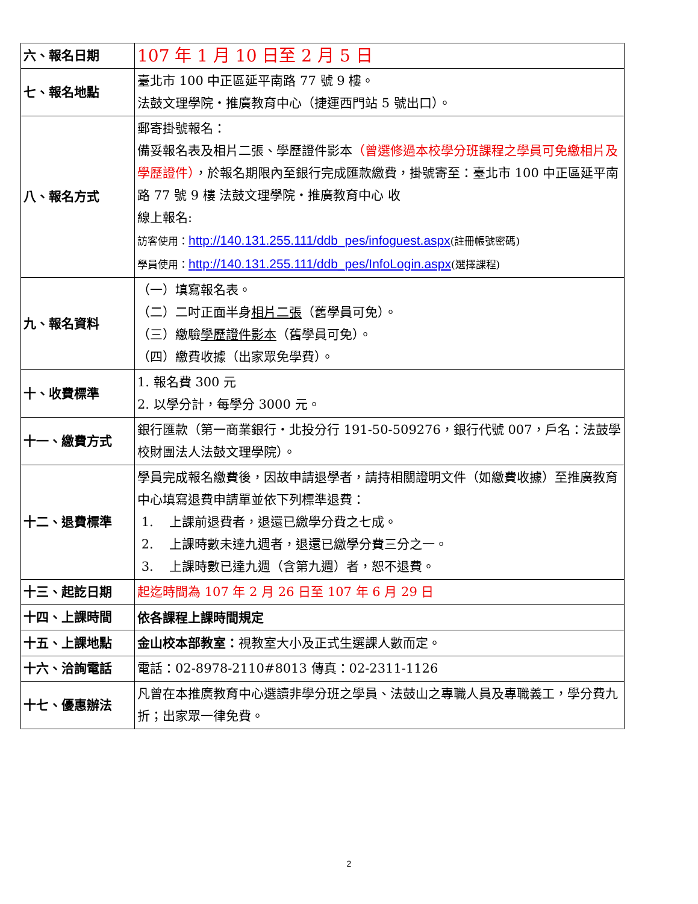| 六、報名日期 | 107 年 1 月 10 日至 2 月 5 日 |
| 七、報名地點 | 臺北市 100 中正區延平南路 77 號 9 樓。 法鼓文理學院‧推廣教育中心（捷運西門站 5 號出口）。 |
| 八、報名方式 | 郵寄掛號報名： 備妥報名表及相片二張、學歷證件影本 （曾選修過本校學分班課程之學員可免繳相片及學歷證件） ，於報名期限內至銀行完成匯款繳費，掛號寄至：臺北市 100 中正區延平南路 77 號 9 樓 法鼓文理學院‧推廣教育中心 收 線上報名: 訪客使用： http://140.131.255.111/ddb_pes/infoguest.aspx (註冊帳號密碼) 學員使用： http://140.131.255.111/ddb_pes/InfoLogin.aspx (選擇課程) |
| 九、報名資料 | （一）填寫報名表。 （二）二吋正面半身 相片二張 （舊學員可免）。 （三）繳驗 學歷證件影本 （舊學員可免）。 （四）繳費收據（出家眾免學費）。 |
| 十、收費標準 | 1. 報名費 300 元 2. 以學分計，每學分 3000 元。 |
| 十一、繳費方式 | 銀行匯款（第一商業銀行‧北投分行 191-50-509276，銀行代號 007，戶名：法鼓學校財團法人法鼓文理學院）。 |
| 十二、退費標準 | 學員完成報名繳費後，因故申請退學者，請持相關證明文件（如繳費收據）至推廣教育中心填寫退費申請單並依下列標準退費： 1. 上課前退費者，退還已繳學分費之七成。 2. 上課時數未達九週者，退還已繳學分費三分之一。 3. 上課時數已達九週（含第九週）者，恕不退費。 |
| 十三、起訖日期 | 起迄時間為 107 年 2 月 26 日至 107 年 6 月 29 日 |
| 十四、上課時間 | 依各課程上課時間規定 |
| 十五、上課地點 | 金山校本部教室： 視教室大小及正式生選課人數而定。 |
| 十六、洽詢電話 | 電話：02-8978-2110#8013 傳真：02-2311-1126 |
| 十七、優惠辦法 | 凡曾在本推廣教育中心選讀非學分班之學員、法鼓山之專職人員及專職義工，學分費九折；出家眾一律免費。 |
2